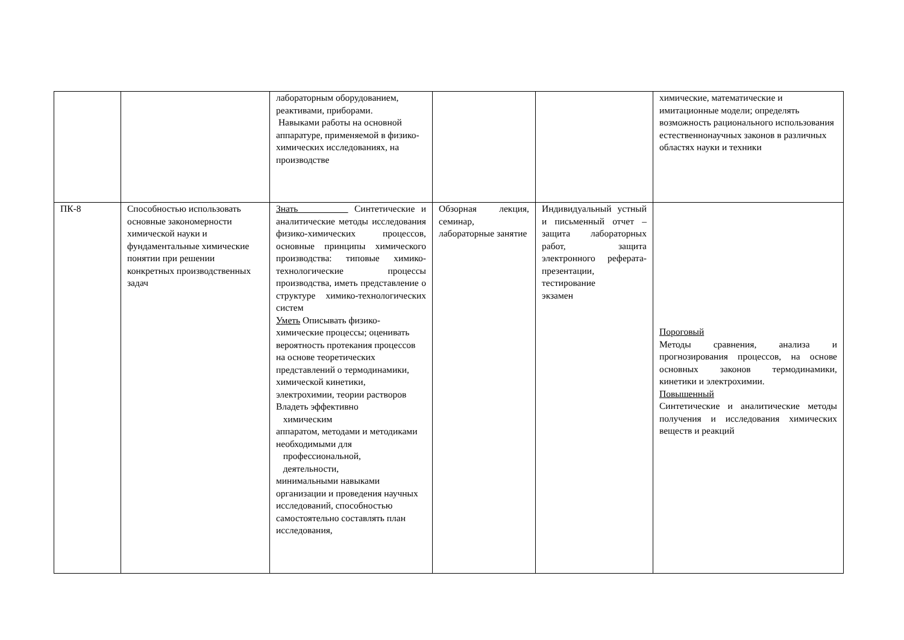| | | лабораторным оборудованием, реактивами, приборами. Навыками работы на основной аппаратуре, применяемой в физико-химических исследованиях, на производстве | | | химические, математические и имитационные модели; определять возможность рационального использования естественнонаучных законов в различных областях науки и техники |
| ПК-8 | Способностью использовать основные закономерности химической науки и фундаментальные химические понятии при решении конкретных производственных задач | Знать Синтетические и аналитические методы исследования физико-химических процессов, основные принципы химического производства: типовые химико-технологические процессы производства, иметь представление о структуре химико-технологических систем Уметь Описывать физико-химические процессы; оценивать вероятность протекания процессов на основе теоретических представлений о термодинамики, химической кинетики, электрохимии, теории растворов Владеть эффективно химическим аппаратом, методами и методиками необходимыми для профессиональной, деятельности, минимальными навыками организации и проведения научных исследований, способностью самостоятельно составлять план исследования, | Обзорная лекция, семинар, лабораторные занятие | Индивидуальный устный и письменный отчет – защита лабораторных работ, защита электронного реферата-презентации, тестирование экзамен | Пороговый Методы сравнения, анализа и прогнозирования процессов, на основе основных законов термодинамики, кинетики и электрохимии. Повышенный Синтетические и аналитические методы получения и исследования химических веществ и реакций |